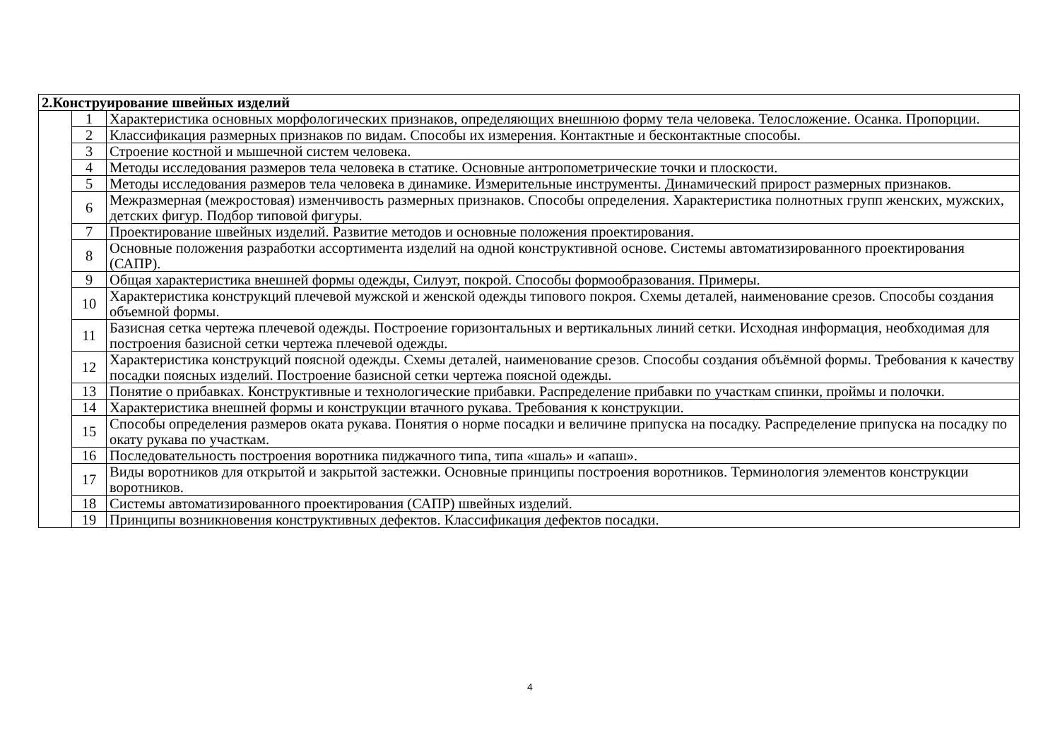| 2.Конструирование швейных изделий | | |
| --- | --- | --- |
| | 1 | Характеристика основных морфологических признаков, определяющих внешнюю форму тела человека. Телосложение. Осанка. Пропорции. |
| | 2 | Классификация размерных признаков по видам. Способы их измерения. Контактные и бесконтактные способы. |
| | 3 | Строение костной и мышечной систем человека. |
| | 4 | Методы исследования размеров тела человека в статике. Основные антропометрические точки и плоскости. |
| | 5 | Методы исследования размеров тела человека в динамике. Измерительные инструменты. Динамический прирост размерных признаков. |
| | 6 | Межразмерная (межростовая) изменчивость размерных признаков. Способы определения. Характеристика полнотных групп женских, мужских, детских фигур. Подбор типовой фигуры. |
| | 7 | Проектирование швейных изделий. Развитие методов и основные положения проектирования. |
| | 8 | Основные положения разработки ассортимента изделий на одной конструктивной основе. Системы автоматизированного проектирования (САПР). |
| | 9 | Общая характеристика внешней формы одежды, Силуэт, покрой. Способы формообразования. Примеры. |
| | 10 | Характеристика конструкций плечевой мужской и женской одежды типового покроя. Схемы деталей, наименование срезов. Способы создания объемной формы. |
| | 11 | Базисная сетка чертежа плечевой одежды. Построение горизонтальных и вертикальных линий сетки. Исходная информация, необходимая для построения базисной сетки чертежа плечевой одежды. |
| | 12 | Характеристика конструкций поясной одежды. Схемы деталей, наименование срезов. Способы создания объёмной формы. Требования к качеству посадки поясных изделий. Построение базисной сетки чертежа поясной одежды. |
| | 13 | Понятие о прибавках. Конструктивные и технологические прибавки. Распределение прибавки по участкам спинки, проймы и полочки. |
| | 14 | Характеристика внешней формы и конструкции втачного рукава. Требования к конструкции. |
| | 15 | Способы определения размеров оката рукава. Понятия о норме посадки и величине припуска на посадку. Распределение припуска на посадку по окату рукава по участкам. |
| | 16 | Последовательность построения воротника пиджачного типа, типа «шаль» и «апаш». |
| | 17 | Виды воротников для открытой и закрытой застежки. Основные принципы построения воротников. Терминология элементов конструкции воротников. |
| | 18 | Системы автоматизированного проектирования (САПР) швейных изделий. |
| | 19 | Принципы возникновения конструктивных дефектов. Классификация дефектов посадки. |
4